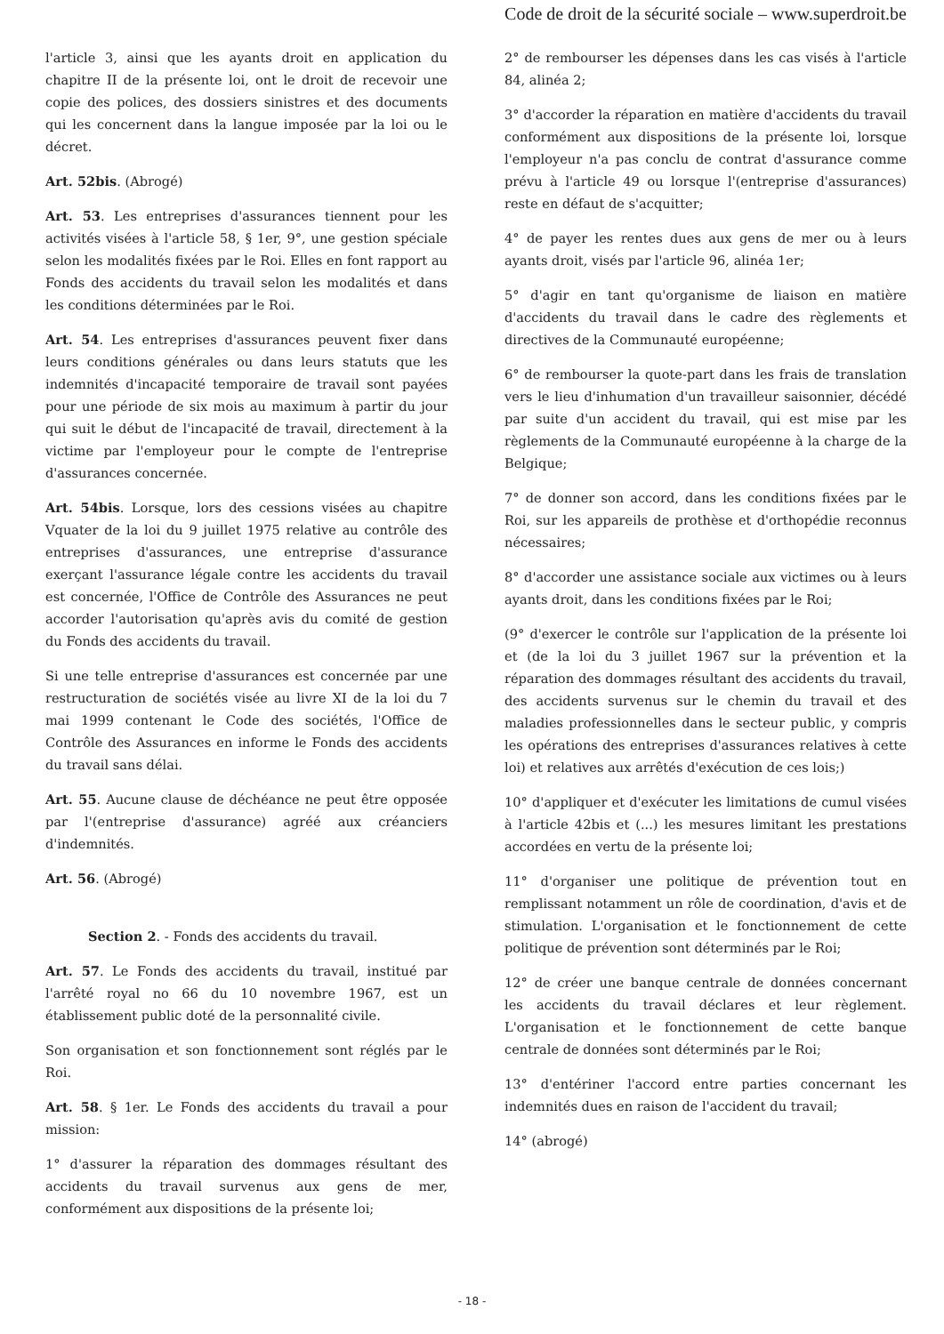Code de droit de la sécurité sociale – www.superdroit.be
l'article 3, ainsi que les ayants droit en application du chapitre II de la présente loi, ont le droit de recevoir une copie des polices, des dossiers sinistres et des documents qui les concernent dans la langue imposée par la loi ou le décret.
Art. 52bis. (Abrogé)
Art. 53. Les entreprises d'assurances tiennent pour les activités visées à l'article 58, § 1er, 9°, une gestion spéciale selon les modalités fixées par le Roi. Elles en font rapport au Fonds des accidents du travail selon les modalités et dans les conditions déterminées par le Roi.
Art. 54. Les entreprises d'assurances peuvent fixer dans leurs conditions générales ou dans leurs statuts que les indemnités d'incapacité temporaire de travail sont payées pour une période de six mois au maximum à partir du jour qui suit le début de l'incapacité de travail, directement à la victime par l'employeur pour le compte de l'entreprise d'assurances concernée.
Art. 54bis. Lorsque, lors des cessions visées au chapitre Vquater de la loi du 9 juillet 1975 relative au contrôle des entreprises d'assurances, une entreprise d'assurance exerçant l'assurance légale contre les accidents du travail est concernée, l'Office de Contrôle des Assurances ne peut accorder l'autorisation qu'après avis du comité de gestion du Fonds des accidents du travail.
Si une telle entreprise d'assurances est concernée par une restructuration de sociétés visée au livre XI de la loi du 7 mai 1999 contenant le Code des sociétés, l'Office de Contrôle des Assurances en informe le Fonds des accidents du travail sans délai.
Art. 55. Aucune clause de déchéance ne peut être opposée par l'(entreprise d'assurance) agréé aux créanciers d'indemnités.
Art. 56. (Abrogé)
Section 2. - Fonds des accidents du travail.
Art. 57. Le Fonds des accidents du travail, institué par l'arrêté royal no 66 du 10 novembre 1967, est un établissement public doté de la personnalité civile.
Son organisation et son fonctionnement sont réglés par le Roi.
Art. 58. § 1er. Le Fonds des accidents du travail a pour mission:
1° d'assurer la réparation des dommages résultant des accidents du travail survenus aux gens de mer, conformément aux dispositions de la présente loi;
2° de rembourser les dépenses dans les cas visés à l'article 84, alinéa 2;
3° d'accorder la réparation en matière d'accidents du travail conformément aux dispositions de la présente loi, lorsque l'employeur n'a pas conclu de contrat d'assurance comme prévu à l'article 49 ou lorsque l'(entreprise d'assurances) reste en défaut de s'acquitter;
4° de payer les rentes dues aux gens de mer ou à leurs ayants droit, visés par l'article 96, alinéa 1er;
5° d'agir en tant qu'organisme de liaison en matière d'accidents du travail dans le cadre des règlements et directives de la Communauté européenne;
6° de rembourser la quote-part dans les frais de translation vers le lieu d'inhumation d'un travailleur saisonnier, décédé par suite d'un accident du travail, qui est mise par les règlements de la Communauté européenne à la charge de la Belgique;
7° de donner son accord, dans les conditions fixées par le Roi, sur les appareils de prothèse et d'orthopédie reconnus nécessaires;
8° d'accorder une assistance sociale aux victimes ou à leurs ayants droit, dans les conditions fixées par le Roi;
(9° d'exercer le contrôle sur l'application de la présente loi et (de la loi du 3 juillet 1967 sur la prévention et la réparation des dommages résultant des accidents du travail, des accidents survenus sur le chemin du travail et des maladies professionnelles dans le secteur public, y compris les opérations des entreprises d'assurances relatives à cette loi) et relatives aux arrêtés d'exécution de ces lois;)
10° d'appliquer et d'exécuter les limitations de cumul visées à l'article 42bis et (...) les mesures limitant les prestations accordées en vertu de la présente loi;
11° d'organiser une politique de prévention tout en remplissant notamment un rôle de coordination, d'avis et de stimulation. L'organisation et le fonctionnement de cette politique de prévention sont déterminés par le Roi;
12° de créer une banque centrale de données concernant les accidents du travail déclares et leur règlement. L'organisation et le fonctionnement de cette banque centrale de données sont déterminés par le Roi;
13° d'entériner l'accord entre parties concernant les indemnités dues en raison de l'accident du travail;
14° (abrogé)
- 18 -